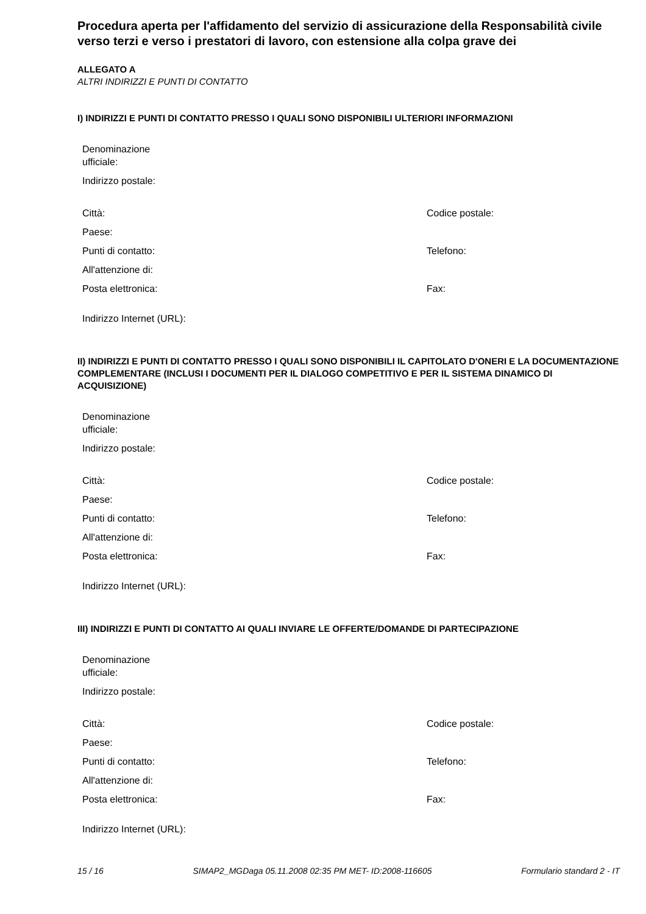Procedura aperta per l'affidamento del servizio di assicurazione della Responsabilità civile verso terzi e verso i prestatori di lavoro, con estensione alla colpa grave dei
ALLEGATO A
ALTRI INDIRIZZI E PUNTI DI CONTATTO
I) INDIRIZZI E PUNTI DI CONTATTO PRESSO I QUALI SONO DISPONIBILI ULTERIORI INFORMAZIONI
| Denominazione ufficiale: | |
| Indirizzo postale: | |
| Città: | Codice postale: |
| Paese: | |
| Punti di contatto: | Telefono: |
| All'attenzione di: | |
| Posta elettronica: | Fax: |
| Indirizzo Internet (URL): | |
II) INDIRIZZI E PUNTI DI CONTATTO PRESSO I QUALI SONO DISPONIBILI IL CAPITOLATO D'ONERI E LA DOCUMENTAZIONE COMPLEMENTARE (INCLUSI I DOCUMENTI PER IL DIALOGO COMPETITIVO E PER IL SISTEMA DINAMICO DI ACQUISIZIONE)
| Denominazione ufficiale: | |
| Indirizzo postale: | |
| Città: | Codice postale: |
| Paese: | |
| Punti di contatto: | Telefono: |
| All'attenzione di: | |
| Posta elettronica: | Fax: |
| Indirizzo Internet (URL): | |
III) INDIRIZZI E PUNTI DI CONTATTO AI QUALI INVIARE LE OFFERTE/DOMANDE DI PARTECIPAZIONE
| Denominazione ufficiale: | |
| Indirizzo postale: | |
| Città: | Codice postale: |
| Paese: | |
| Punti di contatto: | Telefono: |
| All'attenzione di: | |
| Posta elettronica: | Fax: |
| Indirizzo Internet (URL): | |
15 / 16 SIMAP2_MGDaga 05.11.2008 02:35 PM MET- ID:2008-116605 Formulario standard 2 - IT